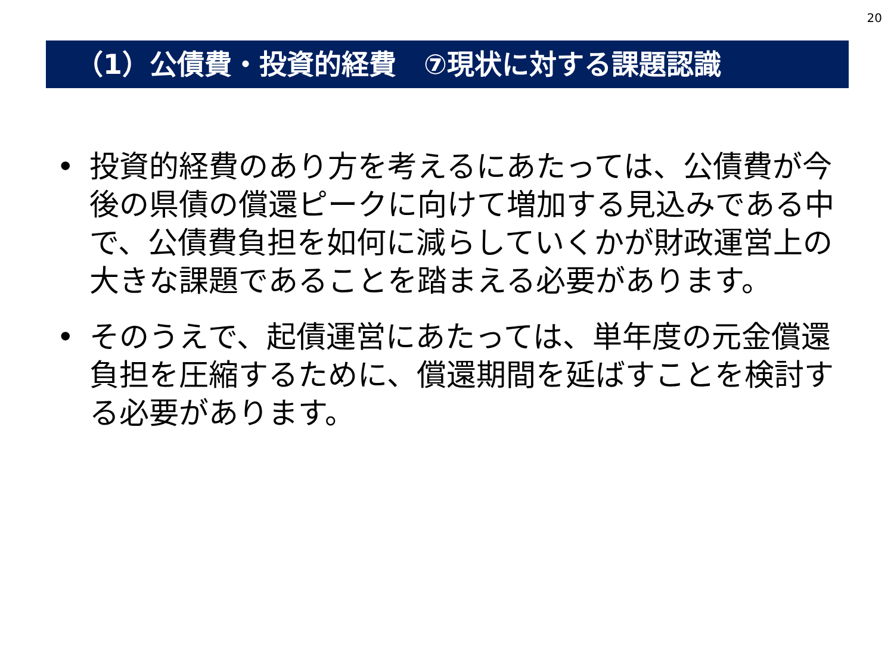20
（1）公債費・投資的経費　⑦現状に対する課題認識
• 投資的経費のあり方を考えるにあたっては、公債費が今後の県債の償還ピークに向けて増加する見込みである中で、公債費負担を如何に減らしていくかが財政運営上の大きな課題であることを踏まえる必要があります。
• そのうえで、起債運営にあたっては、単年度の元金償還負担を圧縮するために、償還期間を延ばすことを検討する必要があります。